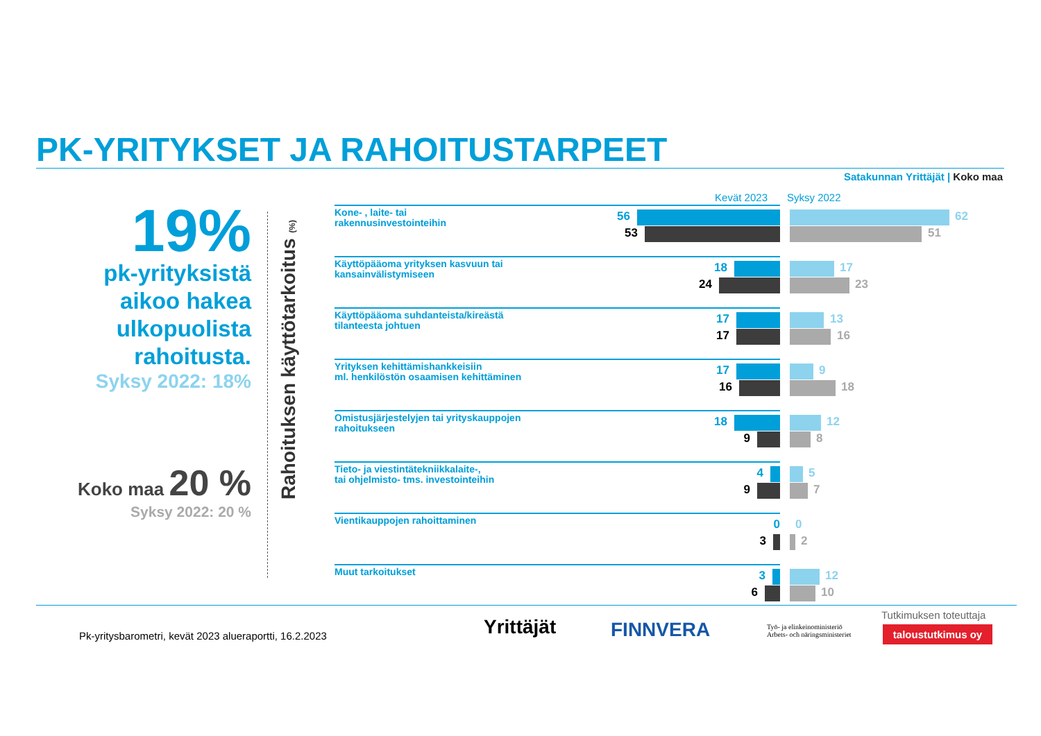PK-YRITYKSET JA RAHOITUSTARPEET
Satakunnan Yrittäjät | Koko maa
19%
pk-yrityksistä aikoo hakea ulkopuolista rahoitusta.
Syksy 2022: 18%
Koko maa 20 %
Syksy 2022: 20 %
Rahoituksen käyttötarkoitus (%)
Kevät 2023 Syksy 2022
Kone- , laite- tai
rakennusinvestointeihin
56
53
62
51
Käyttöpääoma yrityksen kasvuun tai
kansainvälistymiseen
18
24
17
23
Käyttöpääoma suhdanteista/kireästä
tilanteesta johtuen
17
17
13
16
Yrityksen kehittämishankkeisiin
ml. henkilöstön osaamisen kehittäminen
17
16
9
18
Omistusjärjestelyjen tai yrityskauppojen
rahoitukseen
18
9
12
8
Tieto- ja viestintätekniikkalaite-,
tai ohjelmisto- tms. investointeihin
4
9
5
7
Vientikauppojen rahoittaminen
0
3
0
2
Muut tarkoitukset
3
6
12
10
Pk-yritysbarometri, kevät 2023 alueraportti, 16.2.2023
Yrittäjät FINNVERA
Työ- ja elinkeinoministeriö
Arbets- och näringsministeriet
Tutkimuksen toteuttaja
taloustutkimus oy